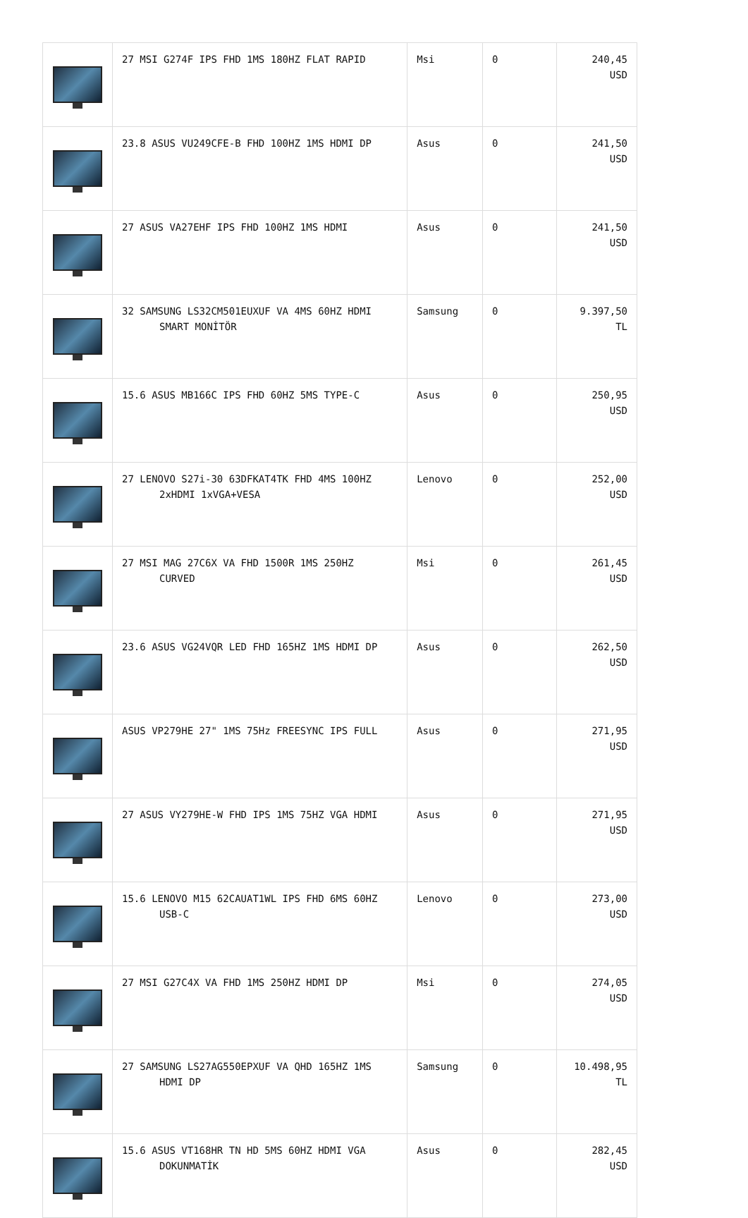| | 27 MSI G274F IPS FHD 1MS 180HZ FLAT RAPID | Msi | 0 | 240,45 USD |
| | 23.8 ASUS VU249CFE-B FHD 100HZ 1MS HDMI DP | Asus | 0 | 241,50 USD |
| | 27 ASUS VA27EHF IPS FHD 100HZ 1MS HDMI | Asus | 0 | 241,50 USD |
| | 32 SAMSUNG LS32CM501EUXUF VA 4MS 60HZ HDMI SMART MONİTÖR | Samsung | 0 | 9.397,50 TL |
| | 15.6 ASUS MB166C IPS FHD 60HZ 5MS TYPE-C | Asus | 0 | 250,95 USD |
| | 27 LENOVO S27i-30 63DFKAT4TK FHD 4MS 100HZ 2xHDMI 1xVGA+VESA | Lenovo | 0 | 252,00 USD |
| | 27 MSI MAG 27C6X VA FHD 1500R 1MS 250HZ CURVED | Msi | 0 | 261,45 USD |
| | 23.6 ASUS VG24VQR LED FHD 165HZ 1MS HDMI DP | Asus | 0 | 262,50 USD |
| | ASUS VP279HE 27" 1MS 75Hz FREESYNC IPS FULL | Asus | 0 | 271,95 USD |
| | 27 ASUS VY279HE-W FHD IPS 1MS 75HZ VGA HDMI | Asus | 0 | 271,95 USD |
| | 15.6 LENOVO M15 62CAUAT1WL IPS FHD 6MS 60HZ USB-C | Lenovo | 0 | 273,00 USD |
| | 27 MSI G27C4X VA FHD 1MS 250HZ HDMI DP | Msi | 0 | 274,05 USD |
| | 27 SAMSUNG LS27AG550EPXUF VA QHD 165HZ 1MS HDMI DP | Samsung | 0 | 10.498,95 TL |
| | 15.6 ASUS VT168HR TN HD 5MS 60HZ HDMI VGA DOKUNMATİK | Asus | 0 | 282,45 USD |